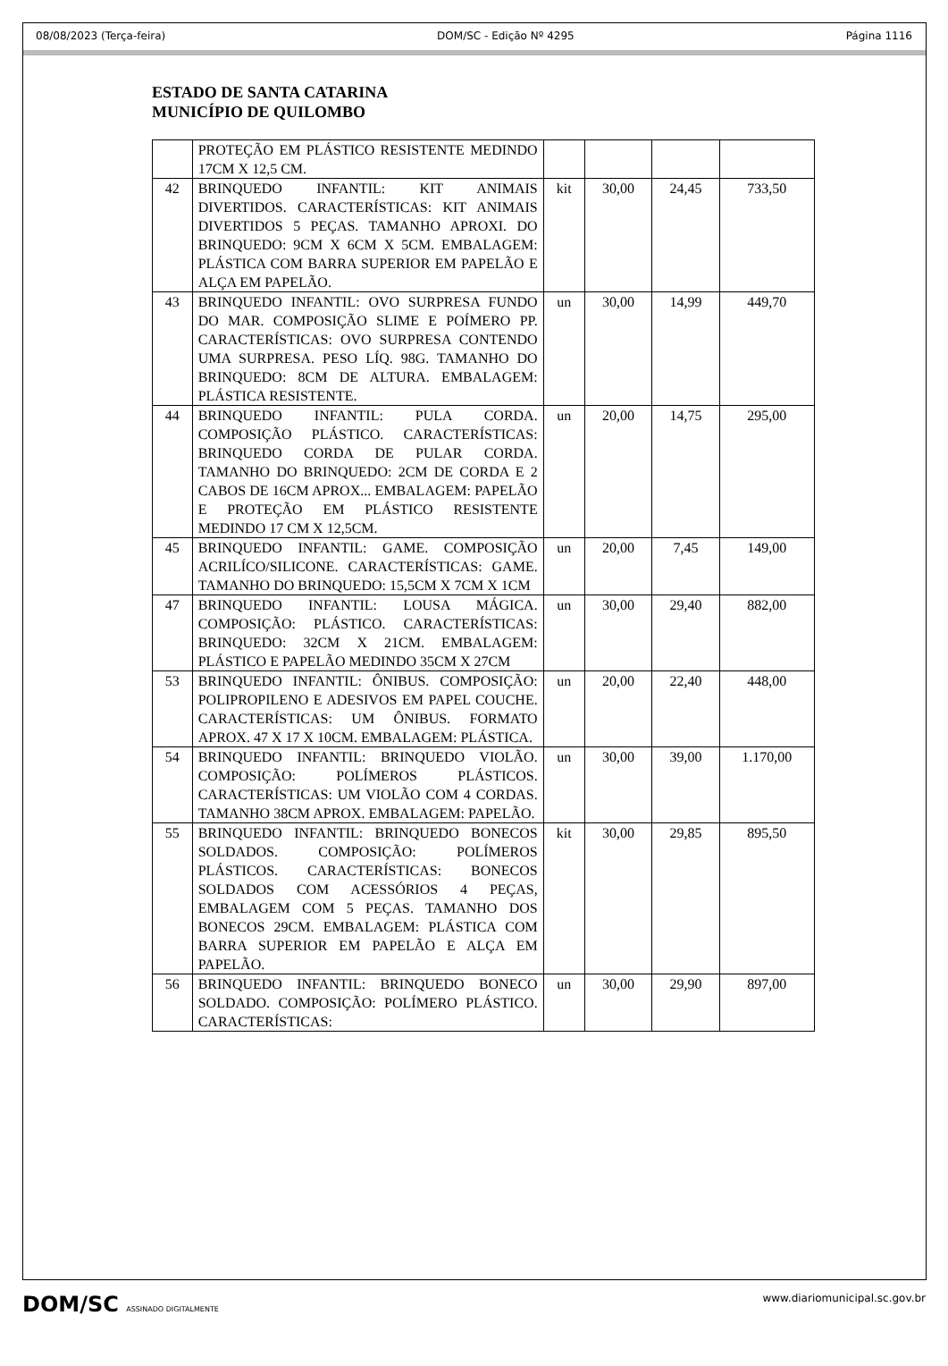08/08/2023 (Terça-feira) DOM/SC - Edição Nº 4295 Página 1116
ESTADO DE SANTA CATARINA
MUNICÍPIO DE QUILOMBO
| | PROTEÇÃO EM PLÁSTICO RESISTENTE MEDINDO 17CM X 12,5 CM. | | | | |
| 42 | BRINQUEDO INFANTIL: KIT ANIMAIS DIVERTIDOS. CARACTERÍSTICAS: KIT ANIMAIS DIVERTIDOS 5 PEÇAS. TAMANHO APROXI. DO BRINQUEDO: 9CM X 6CM X 5CM. EMBALAGEM: PLÁSTICA COM BARRA SUPERIOR EM PAPELÃO E ALÇA EM PAPELÃO. | kit | 30,00 | 24,45 | 733,50 |
| 43 | BRINQUEDO INFANTIL: OVO SURPRESA FUNDO DO MAR. COMPOSIÇÃO SLIME E POÍMERO PP. CARACTERÍSTICAS: OVO SURPRESA CONTENDO UMA SURPRESA. PESO LÍQ. 98G. TAMANHO DO BRINQUEDO: 8CM DE ALTURA. EMBALAGEM: PLÁSTICA RESISTENTE. | un | 30,00 | 14,99 | 449,70 |
| 44 | BRINQUEDO INFANTIL: PULA CORDA. COMPOSIÇÃO PLÁSTICO. CARACTERÍSTICAS: BRINQUEDO CORDA DE PULAR CORDA. TAMANHO DO BRINQUEDO: 2CM DE CORDA E 2 CABOS DE 16CM APROX... EMBALAGEM: PAPELÃO E PROTEÇÃO EM PLÁSTICO RESISTENTE MEDINDO 17 CM X 12,5CM. | un | 20,00 | 14,75 | 295,00 |
| 45 | BRINQUEDO INFANTIL: GAME. COMPOSIÇÃO ACRILÍCO/SILICONE. CARACTERÍSTICAS: GAME. TAMANHO DO BRINQUEDO: 15,5CM X 7CM X 1CM | un | 20,00 | 7,45 | 149,00 |
| 47 | BRINQUEDO INFANTIL: LOUSA MÁGICA. COMPOSIÇÃO: PLÁSTICO. CARACTERÍSTICAS: BRINQUEDO: 32CM X 21CM. EMBALAGEM: PLÁSTICO E PAPELÃO MEDINDO 35CM X 27CM | un | 30,00 | 29,40 | 882,00 |
| 53 | BRINQUEDO INFANTIL: ÔNIBUS. COMPOSIÇÃO: POLIPROPILENO E ADESIVOS EM PAPEL COUCHE. CARACTERÍSTICAS: UM ÔNIBUS. FORMATO APROX. 47 X 17 X 10CM. EMBALAGEM: PLÁSTICA. | un | 20,00 | 22,40 | 448,00 |
| 54 | BRINQUEDO INFANTIL: BRINQUEDO VIOLÃO. COMPOSIÇÃO: POLÍMEROS PLÁSTICOS. CARACTERÍSTICAS: UM VIOLÃO COM 4 CORDAS. TAMANHO 38CM APROX. EMBALAGEM: PAPELÃO. | un | 30,00 | 39,00 | 1.170,00 |
| 55 | BRINQUEDO INFANTIL: BRINQUEDO BONECOS SOLDADOS. COMPOSIÇÃO: POLÍMEROS PLÁSTICOS. CARACTERÍSTICAS: BONECOS SOLDADOS COM ACESSÓRIOS 4 PEÇAS, EMBALAGEM COM 5 PEÇAS. TAMANHO DOS BONECOS 29CM. EMBALAGEM: PLÁSTICA COM BARRA SUPERIOR EM PAPELÃO E ALÇA EM PAPELÃO. | kit | 30,00 | 29,85 | 895,50 |
| 56 | BRINQUEDO INFANTIL: BRINQUEDO BONECO SOLDADO. COMPOSIÇÃO: POLÍMERO PLÁSTICO. CARACTERÍSTICAS: | un | 30,00 | 29,90 | 897,00 |
DOM/SC ASSINADO DIGITALMENTE www.diariomunicipal.sc.gov.br